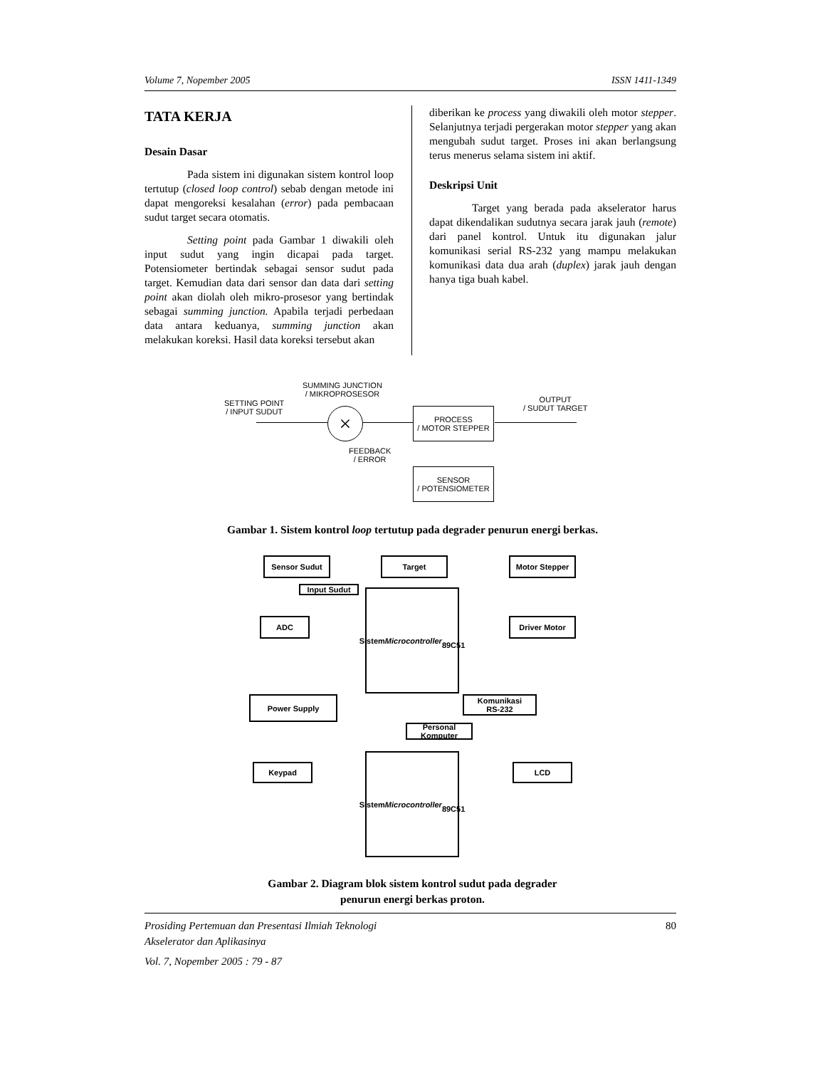Volume 7, Nopember 2005 ISSN 1411-1349
TATA KERJA
Desain Dasar
Pada sistem ini digunakan sistem kontrol loop tertutup (closed loop control) sebab dengan metode ini dapat mengoreksi kesalahan (error) pada pembacaan sudut target secara otomatis.
Setting point pada Gambar 1 diwakili oleh input sudut yang ingin dicapai pada target. Potensiometer bertindak sebagai sensor sudut pada target. Kemudian data dari sensor dan data dari setting point akan diolah oleh mikro-prosesor yang bertindak sebagai summing junction. Apabila terjadi perbedaan data antara keduanya, summing junction akan melakukan koreksi. Hasil data koreksi tersebut akan
diberikan ke process yang diwakili oleh motor stepper. Selanjutnya terjadi pergerakan motor stepper yang akan mengubah sudut target. Proses ini akan berlangsung terus menerus selama sistem ini aktif.
Deskripsi Unit
Target yang berada pada akselerator harus dapat dikendalikan sudutnya secara jarak jauh (remote) dari panel kontrol. Untuk itu digunakan jalur komunikasi serial RS-232 yang mampu melakukan komunikasi data dua arah (duplex) jarak jauh dengan hanya tiga buah kabel.
SUMMING JUNCTION
/ MIKROPROSESOR
SETTING POINT
/ INPUT SUDUT
×
PROCESS
/ MOTOR STEPPER
OUTPUT
/ SUDUT TARGET
FEEDBACK
/ ERROR
SENSOR
/ POTENSIOMETER
Gambar 1. Sistem kontrol loop tertutup pada degrader penurun energi berkas.
Sensor Sudut Target Motor Stepper
Input Sudut
ADC
Sistem
Microcontroller
89C51
Driver Motor
Power Supply
Komunikasi
RS-232
Personal Komputer
Keypad
Sistem
Microcontroller
89C51
LCD
Gambar 2. Diagram blok sistem kontrol sudut pada degrader
penurun energi berkas proton.
Prosiding Pertemuan dan Presentasi Ilmiah Teknologi
Akselerator dan Aplikasinya 80
Vol. 7, Nopember 2005 : 79 - 87